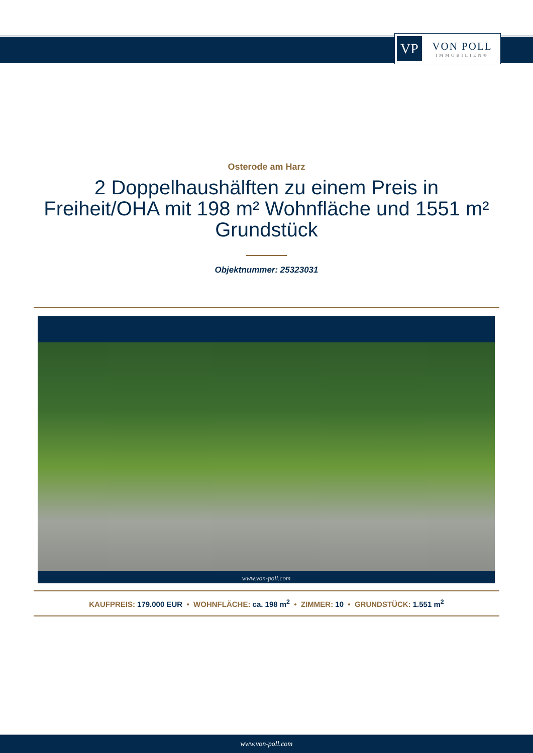VP
VON POLL
IMMOBILIEN®
Osterode am Harz
2 Doppelhaushälften zu einem Preis in
Freiheit/OHA mit 198 m² Wohnfläche und 1551 m²
Grundstück
Objektnummer: 25323031
www.von-poll.com
KAUFPREIS: 179.000 EUR • WOHNFLÄCHE: ca. 198 m<sup>2</sup> • ZIMMER: 10 • GRUNDSTÜCK: 1.551 m<sup>2</sup>
www.von-poll.com